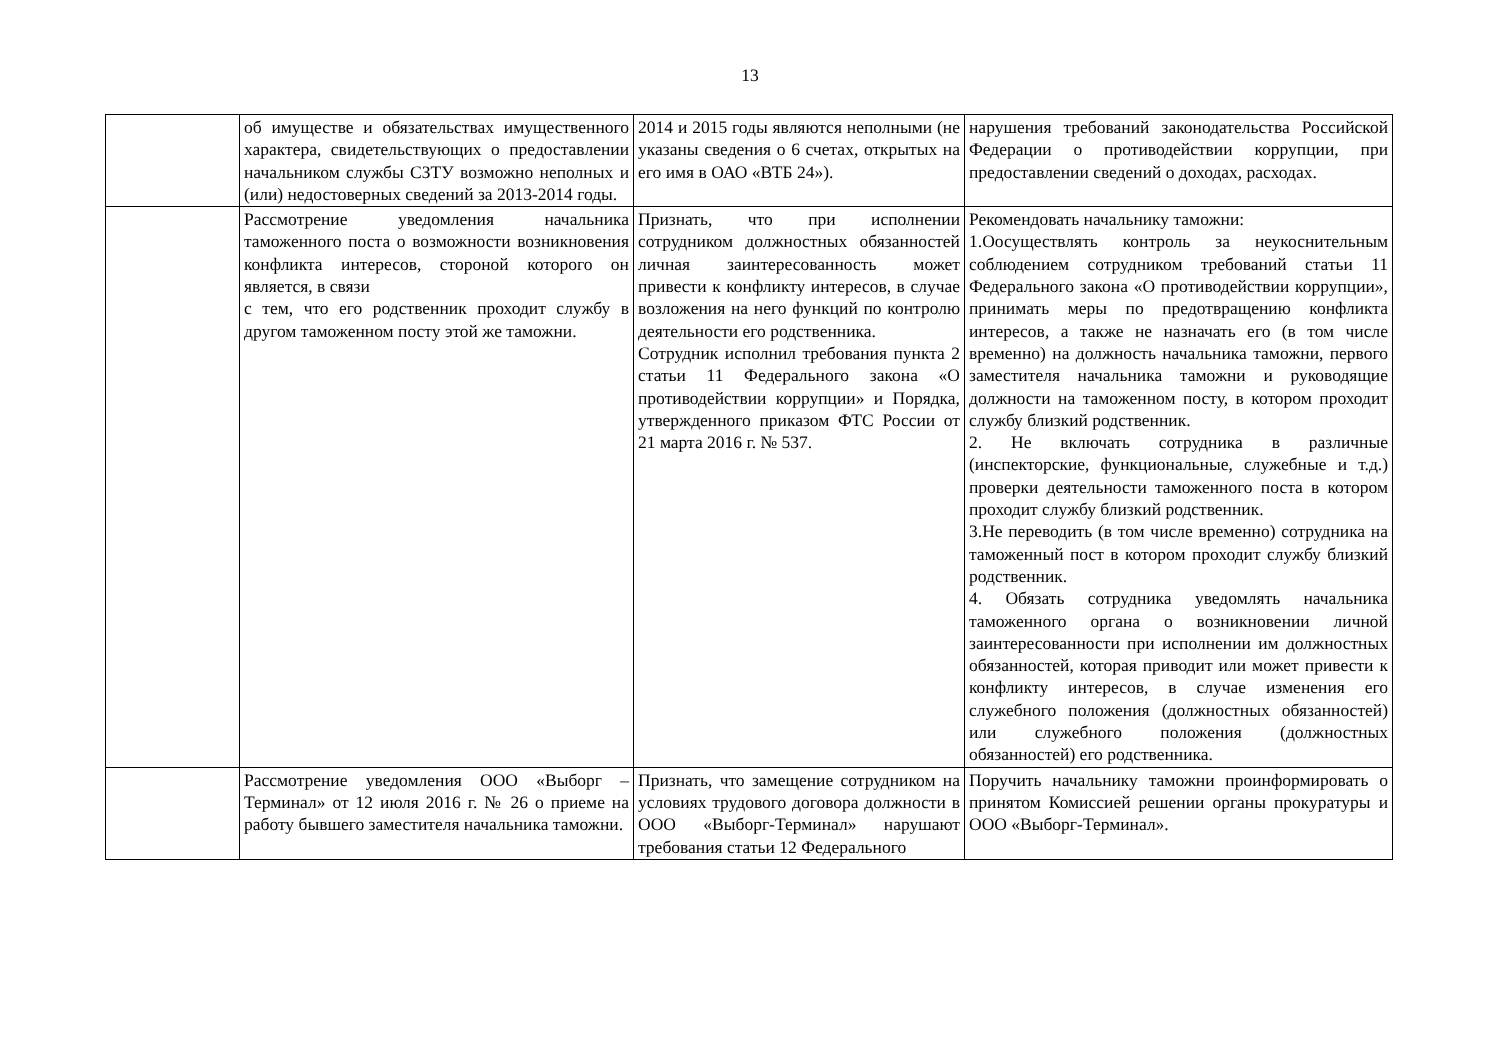13
| | об имуществе и обязательствах имущественного характера, свидетельствующих о предоставлении начальником службы СЗТУ возможно неполных и (или) недостоверных сведений за 2013-2014 годы. | 2014 и 2015 годы являются неполными (не указаны сведения о 6 счетах, открытых на его имя в ОАО «ВТБ 24»). | нарушения требований законодательства Российской Федерации о противодействии коррупции, при предоставлении сведений о доходах, расходах. |
| | Рассмотрение уведомления начальника таможенного поста о возможности возникновения конфликта интересов, стороной которого он является, в связи с тем, что его родственник проходит службу в другом таможенном посту этой же таможни. | Признать, что при исполнении сотрудником должностных обязанностей личная заинтересованность может привести к конфликту интересов, в случае возложения на него функций по контролю деятельности его родственника. Сотрудник исполнил требования пункта 2 статьи 11 Федерального закона «О противодействии коррупции» и Порядка, утвержденного приказом ФТС России от 21 марта 2016 г. № 537. | Рекомендовать начальнику таможни: 1.Оосуществлять контроль за неукоснительным соблюдением сотрудником требований статьи 11 Федерального закона «О противодействии коррупции», принимать меры по предотвращению конфликта интересов, а также не назначать его (в том числе временно) на должность начальника таможни, первого заместителя начальника таможни и руководящие должности на таможенном посту, в котором проходит службу близкий родственник. 2. Не включать сотрудника в различные (инспекторские, функциональные, служебные и т.д.) проверки деятельности таможенного поста в котором проходит службу близкий родственник. 3.Не переводить (в том числе временно) сотрудника на таможенный пост в котором проходит службу близкий родственник. 4. Обязать сотрудника уведомлять начальника таможенного органа о возникновении личной заинтересованности при исполнении им должностных обязанностей, которая приводит или может привести к конфликту интересов, в случае изменения его служебного положения (должностных обязанностей) или служебного положения (должностных обязанностей) его родственника. |
| | Рассмотрение уведомления ООО «Выборг – Терминал» от 12 июля 2016 г. № 26 о приеме на работу бывшего заместителя начальника таможни. | Признать, что замещение сотрудником на условиях трудового договора должности в ООО «Выборг-Терминал» нарушают требования статьи 12 Федерального | Поручить начальнику таможни проинформировать о принятом Комиссией решении органы прокуратуры и ООО «Выборг-Терминал». |